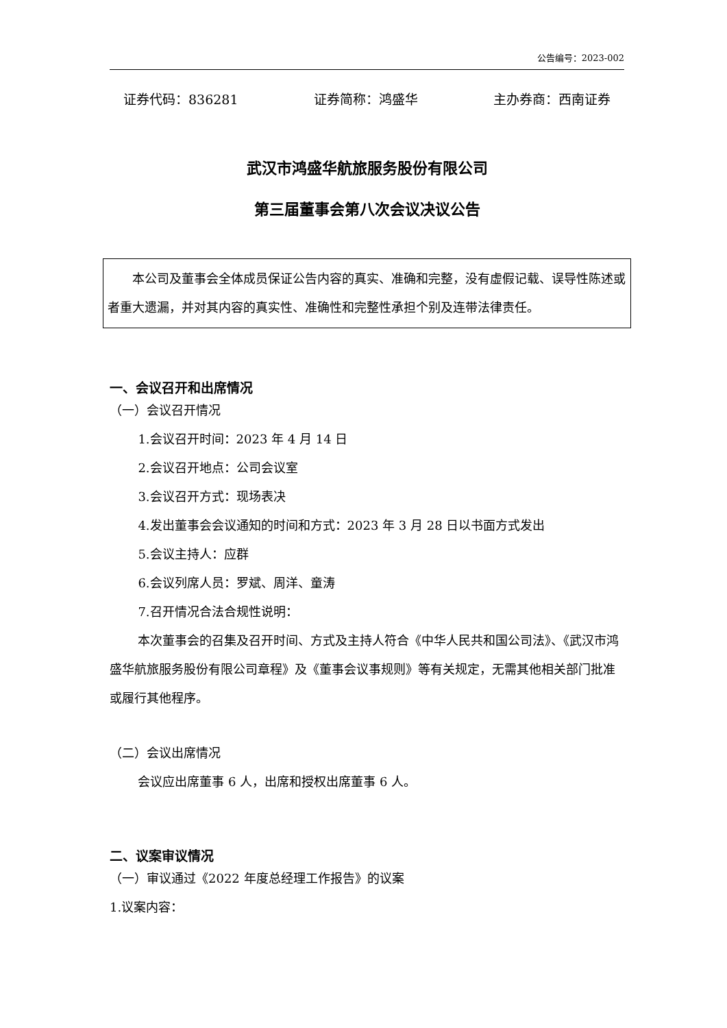公告编号：2023-002
证券代码：836281 证券简称：鸿盛华 主办券商：西南证券
武汉市鸿盛华航旅服务股份有限公司
第三届董事会第八次会议决议公告
本公司及董事会全体成员保证公告内容的真实、准确和完整，没有虚假记载、误导性陈述或者重大遗漏，并对其内容的真实性、准确性和完整性承担个别及连带法律责任。
一、会议召开和出席情况
（一）会议召开情况
1.会议召开时间：2023 年 4 月 14 日
2.会议召开地点：公司会议室
3.会议召开方式：现场表决
4.发出董事会会议通知的时间和方式：2023 年 3 月 28 日以书面方式发出
5.会议主持人：应群
6.会议列席人员：罗斌、周洋、童涛
7.召开情况合法合规性说明：
本次董事会的召集及召开时间、方式及主持人符合《中华人民共和国公司法》、《武汉市鸿盛华航旅服务股份有限公司章程》及《董事会议事规则》等有关规定，无需其他相关部门批准或履行其他程序。
（二）会议出席情况
会议应出席董事 6 人，出席和授权出席董事 6 人。
二、议案审议情况
（一）审议通过《2022 年度总经理工作报告》的议案
1.议案内容：